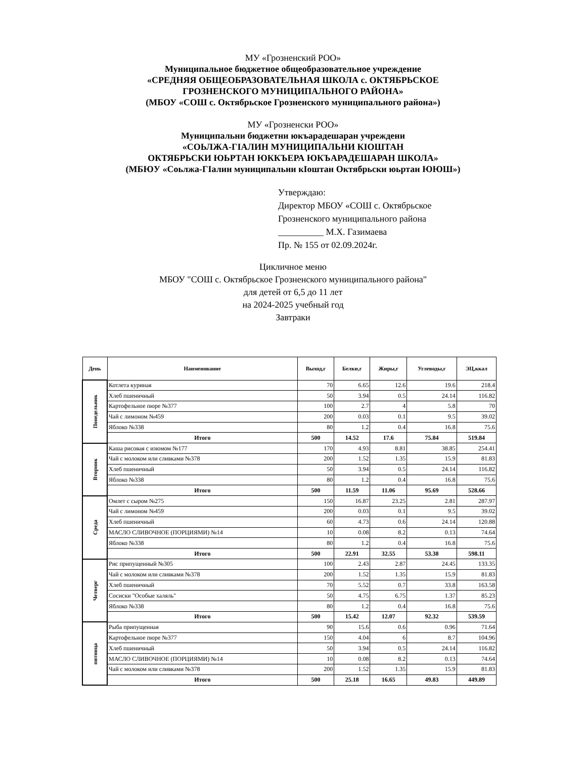МУ «Грозненский РОО»
Муниципальное бюджетное общеобразовательное учреждение
«СРЕДНЯЯ ОБЩЕОБРАЗОВАТЕЛЬНАЯ ШКОЛА с. ОКТЯБРЬСКОЕ
ГРОЗНЕНСКОГО МУНИЦИПАЛЬНОГО РАЙОНА»
(МБОУ «СОШ с. Октябрьское Грозненского муниципального района»)
МУ «Грозненски РОО»
Муниципальни бюджетни юкъарадешаран учреждени
«СОЬЛЖА-ГIАЛИН МУНИЦИПАЛЬНИ КIОШТАН
ОКТЯБРЬСКИ ЮЬРТАН ЮККЪЕРА ЮКЪАРАДЕШАРАН ШКОЛА»
(МБЮУ «Соьлжа-ГIалин муниципальни кIоштан Октябрьски юьртан ЮЮШ»)
Утверждаю:
Директор МБОУ «СОШ с. Октябрьское
Грозненского муниципального района
__________ М.Х. Газимаева
Пр. № 155 от 02.09.2024г.
Цикличное меню
МБОУ "СОШ с. Октябрьское Грозненского муниципального района"
для детей от 6,5 до 11 лет
на 2024-2025 учебный год
Завтраки
| День | Наименование | Выход,г | Белки,г | Жиры,г | Углеводы,г | ЭЦ,ккал |
| --- | --- | --- | --- | --- | --- | --- |
| Понедельник | Котлета куриная | 70 | 6.65 | 12.6 | 19.6 | 218.4 |
| | Хлеб пшеничный | 50 | 3.94 | 0.5 | 24.14 | 116.82 |
| | Картофельное пюре №377 | 100 | 2.7 | 4 | 5.8 | 70 |
| | Чай с лимоном №459 | 200 | 0.03 | 0.1 | 9.5 | 39.02 |
| | Яблоко №338 | 80 | 1.2 | 0.4 | 16.8 | 75.6 |
| | Итого | 500 | 14.52 | 17.6 | 75.84 | 519.84 |
| Вторник | Каша рисовая с изюмом №177 | 170 | 4.93 | 8.81 | 38.85 | 254.41 |
| | Чай с молоком или сливками №378 | 200 | 1.52 | 1.35 | 15.9 | 81.83 |
| | Хлеб пшеничный | 50 | 3.94 | 0.5 | 24.14 | 116.82 |
| | Яблоко №338 | 80 | 1.2 | 0.4 | 16.8 | 75.6 |
| | Итого | 500 | 11.59 | 11.06 | 95.69 | 528.66 |
| Среда | Омлет с сыром №275 | 150 | 16.87 | 23.25 | 2.81 | 287.97 |
| | Чай с лимоном №459 | 200 | 0.03 | 0.1 | 9.5 | 39.02 |
| | Хлеб пшеничный | 60 | 4.73 | 0.6 | 24.14 | 120.88 |
| | МАСЛО СЛИВОЧНОЕ (ПОРЦИЯМИ) №14 | 10 | 0.08 | 8.2 | 0.13 | 74.64 |
| | Яблоко №338 | 80 | 1.2 | 0.4 | 16.8 | 75.6 |
| | Итого | 500 | 22.91 | 32.55 | 53.38 | 598.11 |
| Четверг | Рис припущенный №305 | 100 | 2.43 | 2.87 | 24.45 | 133.35 |
| | Чай с молоком или сливками №378 | 200 | 1.52 | 1.35 | 15.9 | 81.83 |
| | Хлеб пшеничный | 70 | 5.52 | 0.7 | 33.8 | 163.58 |
| | Сосиски "Особые халяль" | 50 | 4.75 | 6.75 | 1.37 | 85.23 |
| | Яблоко №338 | 80 | 1.2 | 0.4 | 16.8 | 75.6 |
| | Итого | 500 | 15.42 | 12.07 | 92.32 | 539.59 |
| пятница | Рыба припущенная | 90 | 15.6 | 0.6 | 0.96 | 71.64 |
| | Картофельное пюре №377 | 150 | 4.04 | 6 | 8.7 | 104.96 |
| | Хлеб пшеничный | 50 | 3.94 | 0.5 | 24.14 | 116.82 |
| | МАСЛО СЛИВОЧНОЕ (ПОРЦИЯМИ) №14 | 10 | 0.08 | 8.2 | 0.13 | 74.64 |
| | Чай с молоком или сливками №378 | 200 | 1.52 | 1.35 | 15.9 | 81.83 |
| | Итого | 500 | 25.18 | 16.65 | 49.83 | 449.89 |